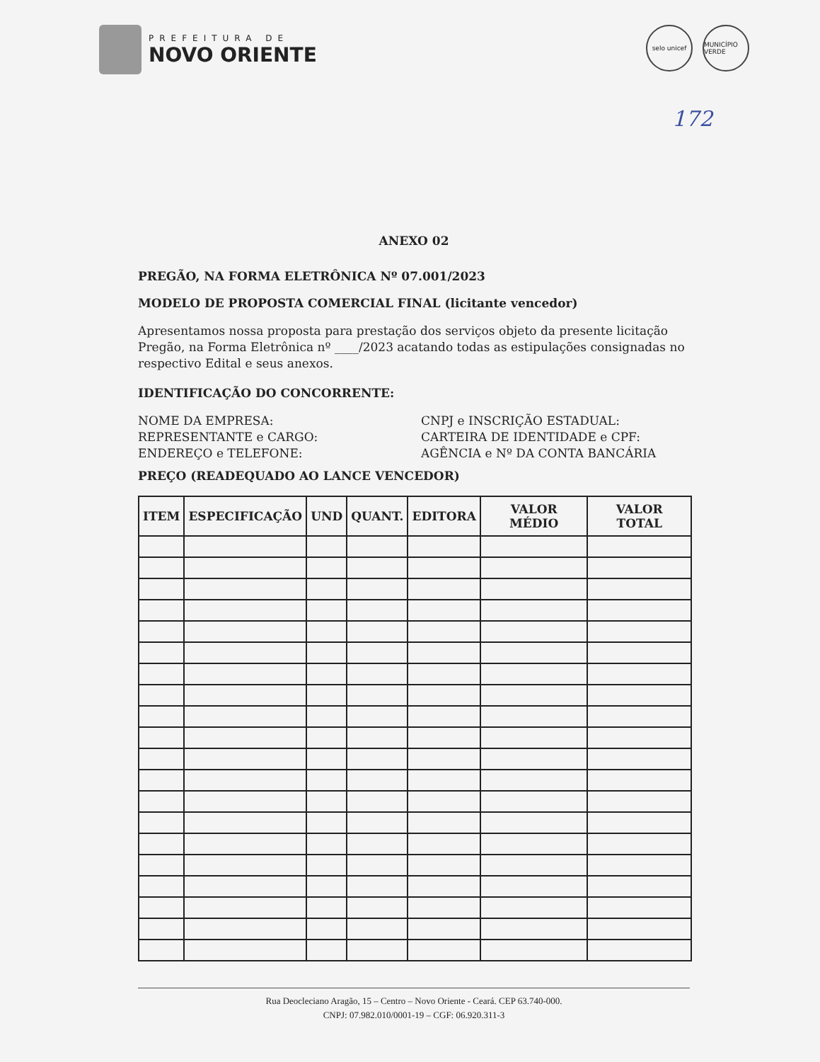PREFEITURA DE
NOVO ORIENTE
selo unicef MUNICÍPIO VERDE
172
ANEXO 02
PREGÃO, NA FORMA ELETRÔNICA Nº 07.001/2023
MODELO DE PROPOSTA COMERCIAL FINAL (licitante vencedor)
Apresentamos nossa proposta para prestação dos serviços objeto da presente licitação Pregão, na Forma Eletrônica nº ____/2023 acatando todas as estipulações consignadas no respectivo Edital e seus anexos.
IDENTIFICAÇÃO DO CONCORRENTE:
NOME DA EMPRESA:
CNPJ e INSCRIÇÃO ESTADUAL:
REPRESENTANTE e CARGO:
CARTEIRA DE IDENTIDADE e CPF:
ENDEREÇO e TELEFONE:
AGÊNCIA e Nº DA CONTA BANCÁRIA
PREÇO (READEQUADO AO LANCE VENCEDOR)
| ITEM | ESPECIFICAÇÃO | UND | QUANT. | EDITORA | VALOR MÉDIO | VALOR TOTAL |
| --- | --- | --- | --- | --- | --- | --- |
Rua Deocleciano Aragão, 15 – Centro – Novo Oriente - Ceará. CEP 63.740-000.
CNPJ: 07.982.010/0001-19 – CGF: 06.920.311-3